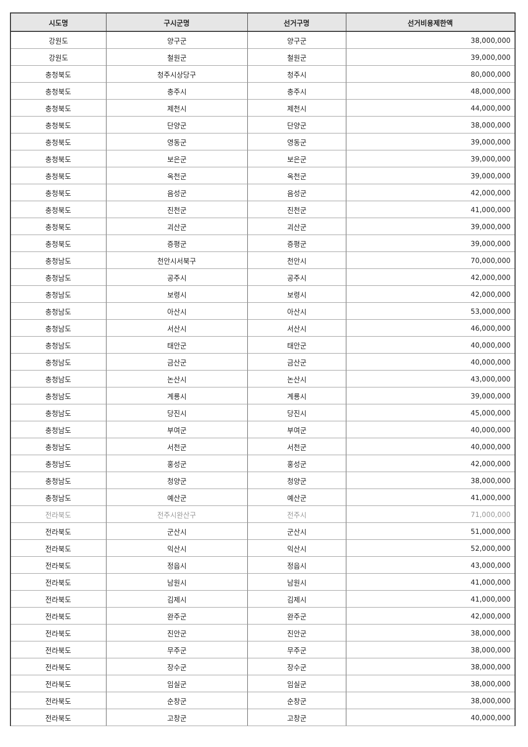| 시도명 | 구시군명 | 선거구명 | 선거비용제한액 |
| --- | --- | --- | --- |
| 강원도 | 양구군 | 양구군 | 38,000,000 |
| 강원도 | 철원군 | 철원군 | 39,000,000 |
| 충청북도 | 청주시상당구 | 청주시 | 80,000,000 |
| 충청북도 | 충주시 | 충주시 | 48,000,000 |
| 충청북도 | 제천시 | 제천시 | 44,000,000 |
| 충청북도 | 단양군 | 단양군 | 38,000,000 |
| 충청북도 | 영동군 | 영동군 | 39,000,000 |
| 충청북도 | 보은군 | 보은군 | 39,000,000 |
| 충청북도 | 옥천군 | 옥천군 | 39,000,000 |
| 충청북도 | 음성군 | 음성군 | 42,000,000 |
| 충청북도 | 진천군 | 진천군 | 41,000,000 |
| 충청북도 | 괴산군 | 괴산군 | 39,000,000 |
| 충청북도 | 증평군 | 증평군 | 39,000,000 |
| 충청남도 | 천안시서북구 | 천안시 | 70,000,000 |
| 충청남도 | 공주시 | 공주시 | 42,000,000 |
| 충청남도 | 보령시 | 보령시 | 42,000,000 |
| 충청남도 | 아산시 | 아산시 | 53,000,000 |
| 충청남도 | 서산시 | 서산시 | 46,000,000 |
| 충청남도 | 태안군 | 태안군 | 40,000,000 |
| 충청남도 | 금산군 | 금산군 | 40,000,000 |
| 충청남도 | 논산시 | 논산시 | 43,000,000 |
| 충청남도 | 계룡시 | 계룡시 | 39,000,000 |
| 충청남도 | 당진시 | 당진시 | 45,000,000 |
| 충청남도 | 부여군 | 부여군 | 40,000,000 |
| 충청남도 | 서천군 | 서천군 | 40,000,000 |
| 충청남도 | 홍성군 | 홍성군 | 42,000,000 |
| 충청남도 | 청양군 | 청양군 | 38,000,000 |
| 충청남도 | 예산군 | 예산군 | 41,000,000 |
| 전라북도 | 전주시완산구 | 전주시 | 71,000,000 |
| 전라북도 | 군산시 | 군산시 | 51,000,000 |
| 전라북도 | 익산시 | 익산시 | 52,000,000 |
| 전라북도 | 정읍시 | 정읍시 | 43,000,000 |
| 전라북도 | 남원시 | 남원시 | 41,000,000 |
| 전라북도 | 김제시 | 김제시 | 41,000,000 |
| 전라북도 | 완주군 | 완주군 | 42,000,000 |
| 전라북도 | 진안군 | 진안군 | 38,000,000 |
| 전라북도 | 무주군 | 무주군 | 38,000,000 |
| 전라북도 | 장수군 | 장수군 | 38,000,000 |
| 전라북도 | 임실군 | 임실군 | 38,000,000 |
| 전라북도 | 순창군 | 순창군 | 38,000,000 |
| 전라북도 | 고창군 | 고창군 | 40,000,000 |